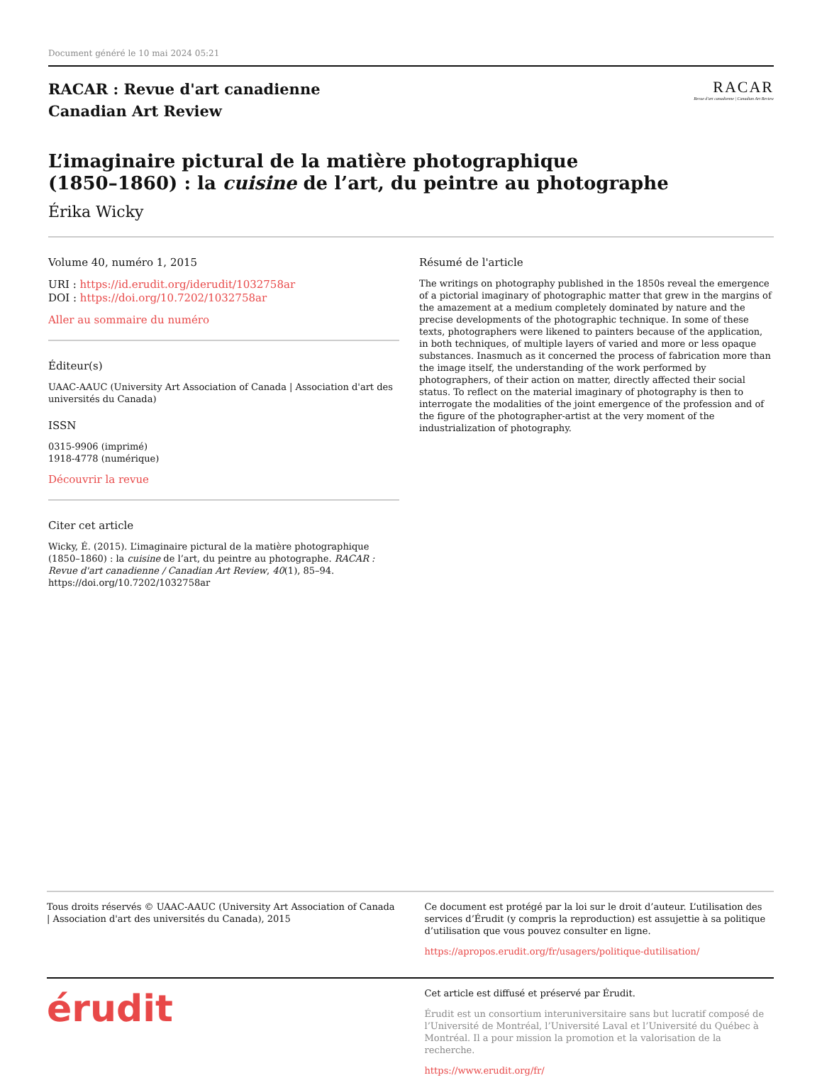Document généré le 10 mai 2024 05:21
RACAR : Revue d'art canadienne
Canadian Art Review
RACAR
Revue d'art canadienne | Canadian Art Review
L’imaginaire pictural de la matière photographique
(1850–1860) : la cuisine de l’art, du peintre au photographe
Érika Wicky
Volume 40, numéro 1, 2015
URI : https://id.erudit.org/iderudit/1032758ar
DOI : https://doi.org/10.7202/1032758ar
Aller au sommaire du numéro
Éditeur(s)
UAAC-AAUC (University Art Association of Canada | Association d'art des universités du Canada)
ISSN
0315-9906 (imprimé)
1918-4778 (numérique)
Découvrir la revue
Citer cet article
Wicky, É. (2015). L’imaginaire pictural de la matière photographique (1850–1860) : la cuisine de l’art, du peintre au photographe. RACAR : Revue d'art canadienne / Canadian Art Review, 40(1), 85–94. https://doi.org/10.7202/1032758ar
Résumé de l'article
The writings on photography published in the 1850s reveal the emergence of a pictorial imaginary of photographic matter that grew in the margins of the amazement at a medium completely dominated by nature and the precise developments of the photographic technique. In some of these texts, photographers were likened to painters because of the application, in both techniques, of multiple layers of varied and more or less opaque substances. Inasmuch as it concerned the process of fabrication more than the image itself, the understanding of the work performed by photographers, of their action on matter, directly affected their social status. To reflect on the material imaginary of photography is then to interrogate the modalities of the joint emergence of the profession and of the figure of the photographer-artist at the very moment of the industrialization of photography.
Tous droits réservés © UAAC-AAUC (University Art Association of Canada | Association d'art des universités du Canada), 2015
Ce document est protégé par la loi sur le droit d’auteur. L’utilisation des services d’Érudit (y compris la reproduction) est assujettie à sa politique d’utilisation que vous pouvez consulter en ligne.
https://apropos.erudit.org/fr/usagers/politique-dutilisation/
érudit
Cet article est diffusé et préservé par Érudit.
Érudit est un consortium interuniversitaire sans but lucratif composé de l’Université de Montréal, l’Université Laval et l’Université du Québec à Montréal. Il a pour mission la promotion et la valorisation de la recherche.
https://www.erudit.org/fr/